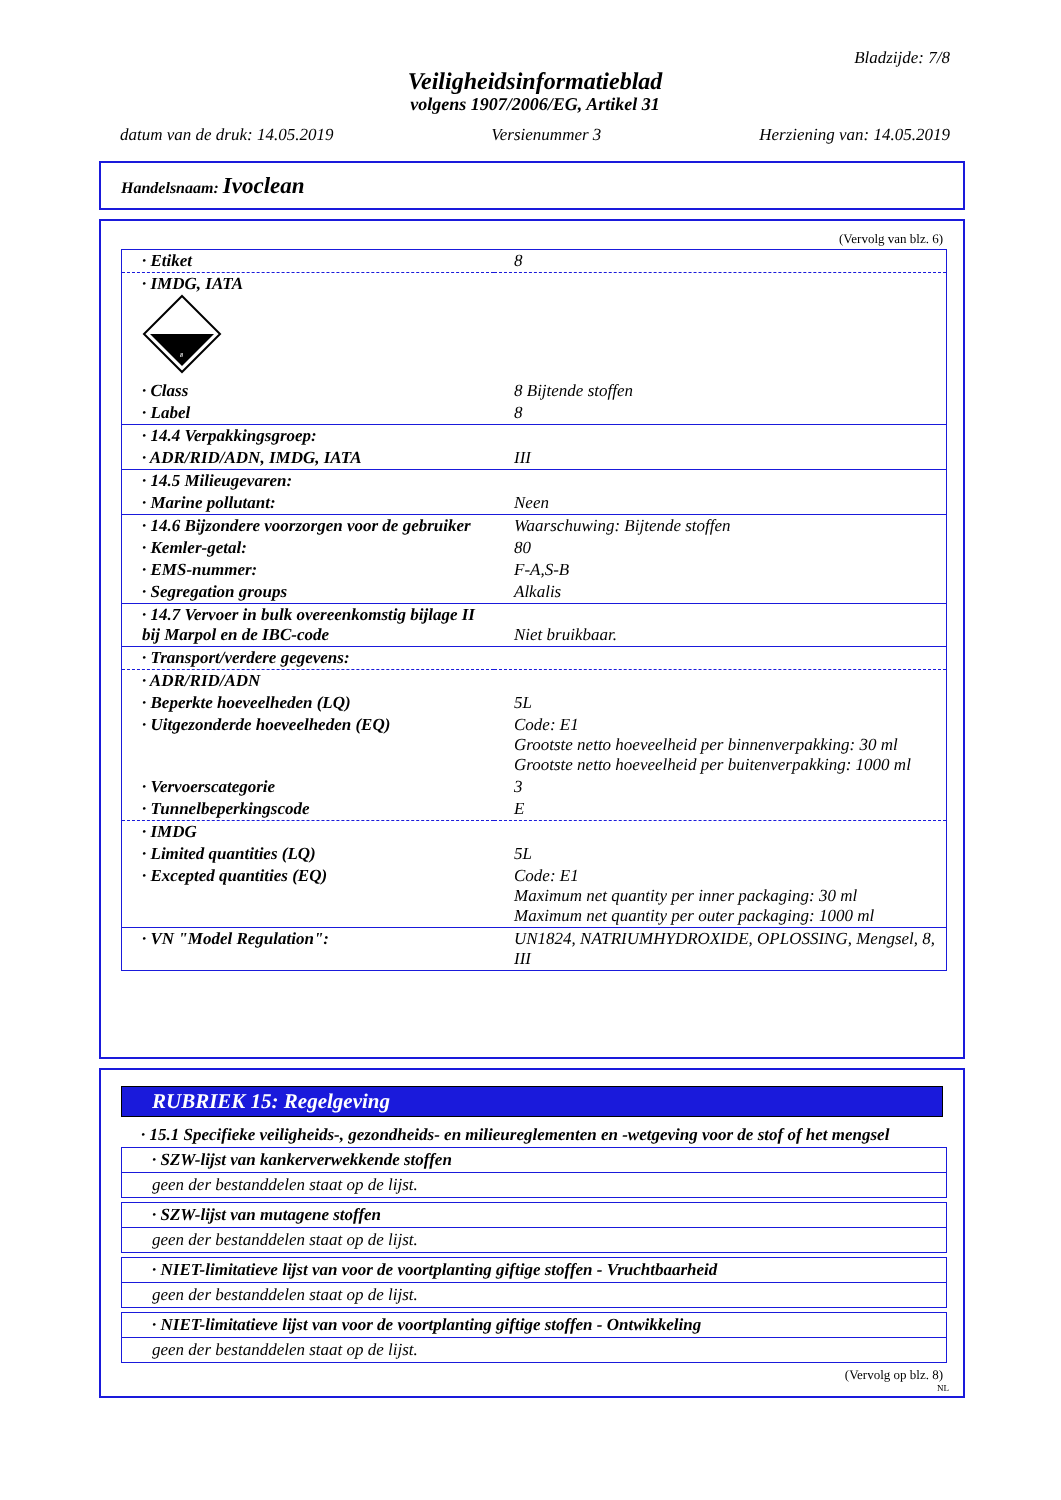Bladzijde: 7/8
Veiligheidsinformatieblad
volgens 1907/2006/EG, Artikel 31
datum van de druk: 14.05.2019 Versienummer 3 Herziening van: 14.05.2019
Handelsnaam: Ivoclean
(Vervolg van blz. 6)
| · Etiket | 8 |
| · IMDG, IATA 8 | |
| · Class | 8 Bijtende stoffen |
| · Label | 8 |
| · 14.4 Verpakkingsgroep: | |
| · ADR/RID/ADN, IMDG, IATA | III |
| · 14.5 Milieugevaren: | |
| · Marine pollutant: | Neen |
| · 14.6 Bijzondere voorzorgen voor de gebruiker | Waarschuwing: Bijtende stoffen |
| · Kemler-getal: | 80 |
| · EMS-nummer: | F-A,S-B |
| · Segregation groups | Alkalis |
| · 14.7 Vervoer in bulk overeenkomstig bijlage II bij Marpol en de IBC-code | Niet bruikbaar. |
| · Transport/verdere gegevens: | |
| · ADR/RID/ADN | |
| · Beperkte hoeveelheden (LQ) | 5L |
| · Uitgezonderde hoeveelheden (EQ) | Code: E1 Grootste netto hoeveelheid per binnenverpakking: 30 ml Grootste netto hoeveelheid per buitenverpakking: 1000 ml |
| · Vervoerscategorie | 3 |
| · Tunnelbeperkingscode | E |
| · IMDG | |
| · Limited quantities (LQ) | 5L |
| · Excepted quantities (EQ) | Code: E1 Maximum net quantity per inner packaging: 30 ml Maximum net quantity per outer packaging: 1000 ml |
| · VN "Model Regulation": | UN1824, NATRIUMHYDROXIDE, OPLOSSING, Mengsel, 8, III |
RUBRIEK 15: Regelgeving
· 15.1 Specifieke veiligheids-, gezondheids- en milieureglementen en -wetgeving voor de stof of het mengsel
· SZW-lijst van kankerverwekkende stoffen
geen der bestanddelen staat op de lijst.
· SZW-lijst van mutagene stoffen
geen der bestanddelen staat op de lijst.
· NIET-limitatieve lijst van voor de voortplanting giftige stoffen - Vruchtbaarheid
geen der bestanddelen staat op de lijst.
· NIET-limitatieve lijst van voor de voortplanting giftige stoffen - Ontwikkeling
geen der bestanddelen staat op de lijst.
(Vervolg op blz. 8)
NL